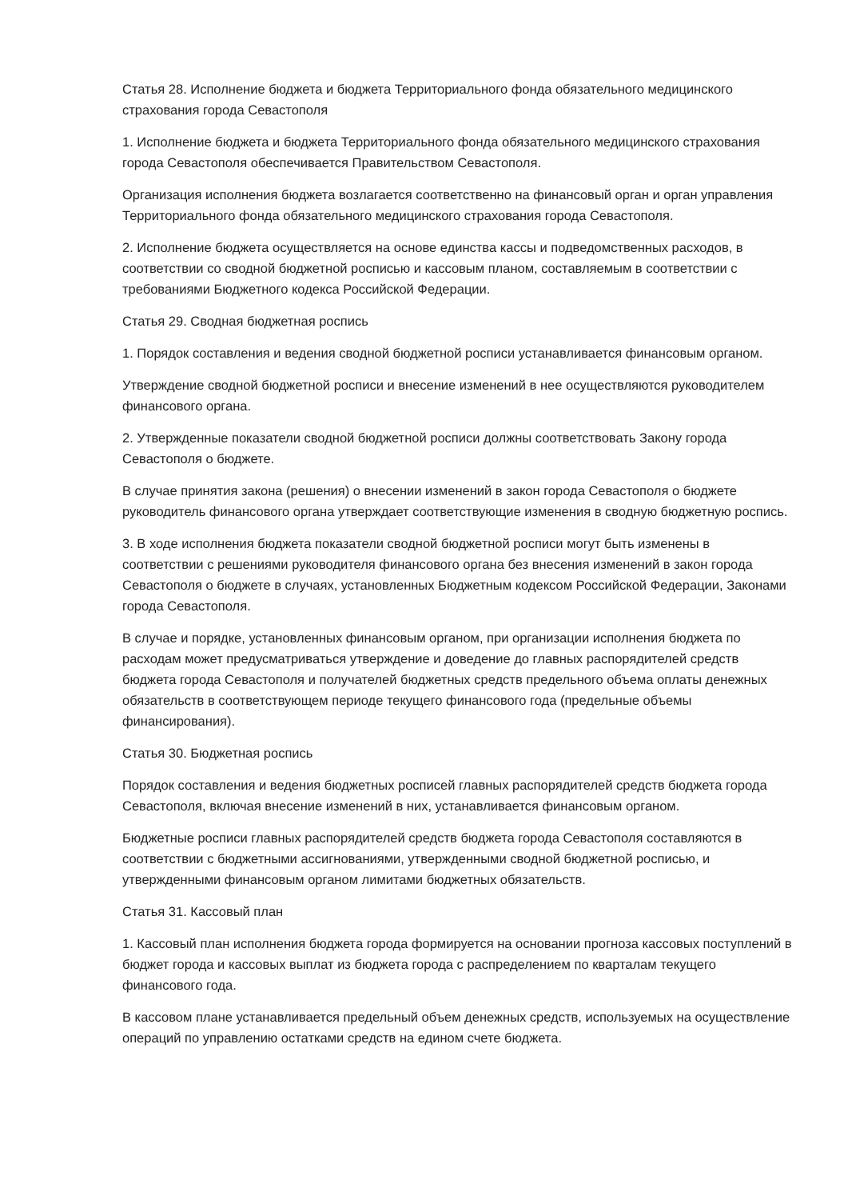Статья 28. Исполнение бюджета и бюджета Территориального фонда обязательного медицинского страхования города Севастополя
1. Исполнение бюджета и бюджета Территориального фонда обязательного медицинского страхования города Севастополя обеспечивается Правительством Севастополя.
Организация исполнения бюджета возлагается соответственно на финансовый орган и орган управления Территориального фонда обязательного медицинского страхования города Севастополя.
2. Исполнение бюджета осуществляется на основе единства кассы и подведомственных расходов, в соответствии со сводной бюджетной росписью и кассовым планом, составляемым в соответствии с требованиями Бюджетного кодекса Российской Федерации.
Статья 29. Сводная бюджетная роспись
1. Порядок составления и ведения сводной бюджетной росписи устанавливается финансовым органом.
Утверждение сводной бюджетной росписи и внесение изменений в нее осуществляются руководителем финансового органа.
2. Утвержденные показатели сводной бюджетной росписи должны соответствовать Закону города Севастополя о бюджете.
В случае принятия закона (решения) о внесении изменений в закон города Севастополя о бюджете руководитель финансового органа утверждает соответствующие изменения в сводную бюджетную роспись.
3. В ходе исполнения бюджета показатели сводной бюджетной росписи могут быть изменены в соответствии с решениями руководителя финансового органа без внесения изменений в закон города Севастополя о бюджете в случаях, установленных Бюджетным кодексом Российской Федерации, Законами города Севастополя.
В случае и порядке, установленных финансовым органом, при организации исполнения бюджета по расходам может предусматриваться утверждение и доведение до главных распорядителей средств бюджета города Севастополя и получателей бюджетных средств предельного объема оплаты денежных обязательств в соответствующем периоде текущего финансового года (предельные объемы финансирования).
Статья 30. Бюджетная роспись
Порядок составления и ведения бюджетных росписей главных распорядителей средств бюджета города Севастополя, включая внесение изменений в них, устанавливается финансовым органом.
Бюджетные росписи главных распорядителей средств бюджета города Севастополя составляются в соответствии с бюджетными ассигнованиями, утвержденными сводной бюджетной росписью, и утвержденными финансовым органом лимитами бюджетных обязательств.
Статья 31. Кассовый план
1. Кассовый план исполнения бюджета города формируется на основании прогноза кассовых поступлений в бюджет города и кассовых выплат из бюджета города с распределением по кварталам текущего финансового года.
В кассовом плане устанавливается предельный объем денежных средств, используемых на осуществление операций по управлению остатками средств на едином счете бюджета.